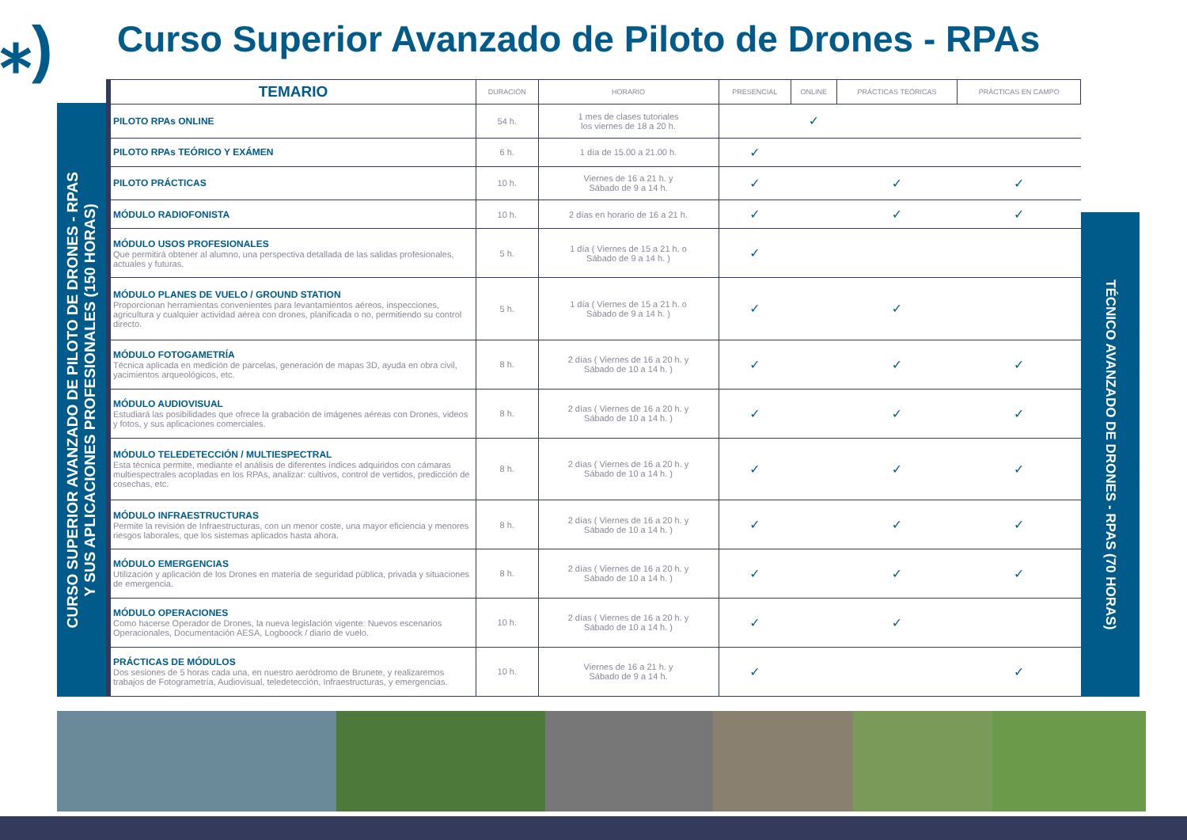⁎)
Curso Superior Avanzado de Piloto de Drones - RPAs
CURSO SUPERIOR AVANZADO DE PILOTO DE DRONES - RPAS
Y SUS APLICACIONES PROFESIONALES (150 HORAS)
| TEMARIO | DURACIÓN | HORARIO | PRESENCIAL | ONLINE | PRÁCTICAS TEÓRICAS | PRÁCTICAS EN CAMPO |
| --- | --- | --- | --- | --- | --- | --- |
| PILOTO RPAs ONLINE | 54 h. | 1 mes de clases tutoriales los viernes de 18 a 20 h. | | ✓ | | |
| PILOTO RPAs TEÓRICO Y EXÁMEN | 6 h. | 1 día de 15.00 a 21.00 h. | ✓ | | | |
| PILOTO PRÁCTICAS | 10 h. | Viernes de 16 a 21 h. y Sábado de 9 a 14 h. | ✓ | | ✓ | ✓ |
| MÓDULO RADIOFONISTA | 10 h. | 2 días en horario de 16 a 21 h. | ✓ | | ✓ | ✓ |
| MÓDULO USOS PROFESIONALES Que permitirá obtener al alumno, una perspectiva detallada de las salidas profesionales, actuales y futuras. | 5 h. | 1 día ( Viernes de 15 a 21 h. o Sábado de 9 a 14 h. ) | ✓ | | | |
| MÓDULO PLANES DE VUELO / GROUND STATION Proporcionan herramientas convenientes para levantamientos aéreos, inspecciones, agricultura y cualquier actividad aérea con drones, planificada o no, permitiendo su control directo. | 5 h. | 1 día ( Viernes de 15 a 21 h. o Sábado de 9 a 14 h. ) | ✓ | | ✓ | |
| MÓDULO FOTOGAMETRÍA Técnica aplicada en medición de parcelas, generación de mapas 3D, ayuda en obra civil, yacimientos arqueológicos, etc. | 8 h. | 2 días ( Viernes de 16 a 20 h. y Sábado de 10 a 14 h. ) | ✓ | | ✓ | ✓ |
| MÓDULO AUDIOVISUAL Estudiará las posibilidades que ofrece la grabación de imágenes aéreas con Drones, videos y fotos, y sus aplicaciones comerciales. | 8 h. | 2 días ( Viernes de 16 a 20 h. y Sábado de 10 a 14 h. ) | ✓ | | ✓ | ✓ |
| MÓDULO TELEDETECCIÓN / MULTIESPECTRAL Esta técnica permite, mediante el análisis de diferentes índices adquiridos con cámaras multiespectrales acopladas en los RPAs, analizar: cultivos, control de vertidos, predicción de cosechas, etc. | 8 h. | 2 días ( Viernes de 16 a 20 h. y Sábado de 10 a 14 h. ) | ✓ | | ✓ | ✓ |
| MÓDULO INFRAESTRUCTURAS Permite la revisión de Infraestructuras, con un menor coste, una mayor eficiencia y menores riesgos laborales, que los sistemas aplicados hasta ahora. | 8 h. | 2 días ( Viernes de 16 a 20 h. y Sábado de 10 a 14 h. ) | ✓ | | ✓ | ✓ |
| MÓDULO EMERGENCIAS Utilización y aplicación de los Drones en materia de seguridad pública, privada y situaciones de emergencia. | 8 h. | 2 días ( Viernes de 16 a 20 h. y Sábado de 10 a 14 h. ) | ✓ | | ✓ | ✓ |
| MÓDULO OPERACIONES Como hacerse Operador de Drones, la nueva legislación vigente: Nuevos escenarios Operacionales, Documentación AESA, Logboock / diario de vuelo. | 10 h. | 2 días ( Viernes de 16 a 20 h. y Sábado de 10 a 14 h. ) | ✓ | | ✓ | |
| PRÁCTICAS DE MÓDULOS Dos sesiones de 5 horas cada una, en nuestro aeródromo de Brunete, y realizaremos trabajos de Fotogrametría, Audiovisual, teledetección, Infraestructuras, y emergencias. | 10 h. | Viernes de 16 a 21 h. y Sábado de 9 a 14 h. | ✓ | | | ✓ |
TÉCNICO AVANZADO DE DRONES - RPAS (70 HORAS)